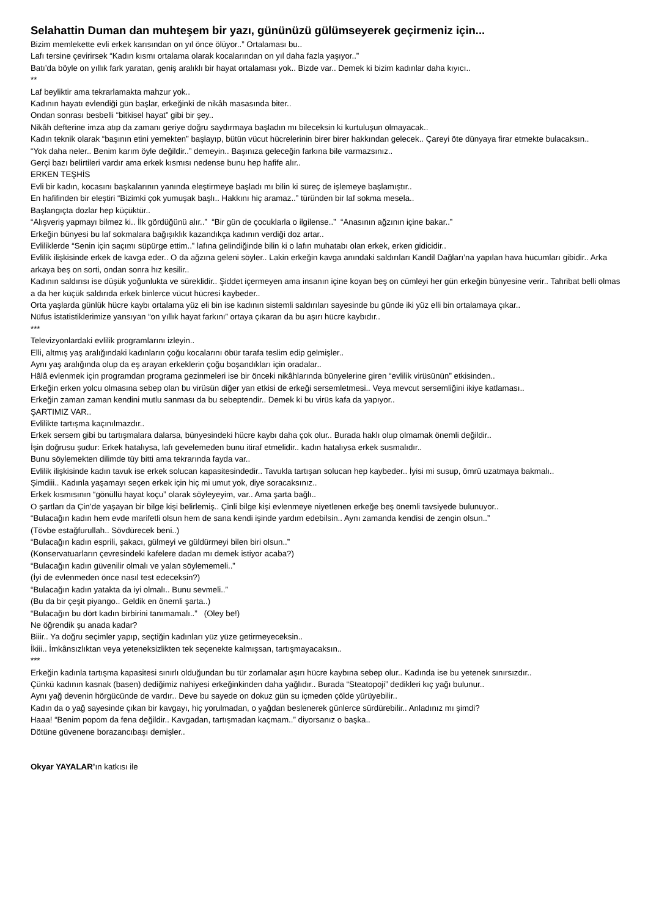Selahattin Duman dan muhteşem bir yazı, gününüzü gülümseyerek geçirmeniz için...
Bizim memlekette evli erkek karısından on yıl önce ölüyor..” Ortalaması bu..
Lafı tersine çevirirsek “Kadın kısmı ortalama olarak kocalarından on yıl daha fazla yaşıyor..”
Batı’da böyle on yıllık fark yaratan, geniş aralıklı bir hayat ortalaması yok.. Bizde var.. Demek ki bizim kadınlar daha kıyıcı..
**
Laf beyliktir ama tekrarlamakta mahzur yok..
Kadının hayatı evlendiği gün başlar, erkeğinki de nikâh masasında biter..
Ondan sonrası besbelli “bitkisel hayat” gibi bir şey..
Nikâh defterine imza atıp da zamanı geriye doğru saydırmaya başladın mı bileceksin ki kurtuluşun olmayacak..
Kadın teknik olarak “başının etini yemekten” başlayıp, bütün vücut hücrelerinin birer birer hakkından gelecek.. Çareyi öte dünyaya firar etmekte bulacaksın..
“Yok daha neler.. Benim karım öyle değildir..” demeyin.. Başınıza geleceğin farkına bile varmazsınız..
Gerçi bazı belirtileri vardır ama erkek kısmısı nedense bunu hep hafife alır..
ERKEN TEŞHİS
Evli bir kadın, kocasını başkalarının yanında eleştirmeye başladı mı bilin ki süreç de işlemeye başlamıştır..
En hafifinden bir eleştiri “Bizimki çok yumuşak başlı.. Hakkını hiç aramaz..” türünden bir laf sokma mesela..
Başlangıçta dozlar hep küçüktür..
“Alışveriş yapmayı bilmez ki.. İlk gördüğünü alır..” “Bir gün de çocuklarla o ilgilense..” “Anasının ağzının içine bakar..”
Erkeğin bünyesi bu laf sokmalara bağışıklık kazandıkça kadının verdiği doz artar..
Evliliklerde “Senin için saçımı süpürge ettim..” lafına gelindiğinde bilin ki o lafın muhatabı olan erkek, erken gidicidir..
Evlilik ilişkisinde erkek de kavga eder.. O da ağzına geleni söyler.. Lakin erkeğin kavga anındaki saldırıları Kandil Dağları’na yapılan hava hücumları gibidir.. Arka arkaya beş on sorti, ondan sonra hız kesilir..
Kadının saldırısı ise düşük yoğunlukta ve süreklidir.. Şiddet içermeyen ama insanın içine koyan beş on cümleyi her gün erkeğin bünyesine verir.. Tahribat belli olmas a da her küçük saldırıda erkek binlerce vücut hücresi kaybeder..
Orta yaşlarda günlük hücre kaybı ortalama yüz eli bin ise kadının sistemli saldırıları sayesinde bu günde iki yüz elli bin ortalamaya çıkar..
Nüfus istatistiklerimize yansıyan “on yıllık hayat farkını” ortaya çıkaran da bu aşırı hücre kaybıdır..
***
Televizyonlardaki evlilik programlarını izleyin..
Elli, altmış yaş aralığındaki kadınların çoğu kocalarını öbür tarafa teslim edip gelmişler..
Aynı yaş aralığında olup da eş arayan erkeklerin çoğu boşandıkları için oradalar..
Hâlâ evlenmek için programdan programa gezinmeleri ise bir önceki nikâhlarında bünyelerine giren “evlilik virüsünün” etkisinden..
Erkeğin erken yolcu olmasına sebep olan bu virüsün diğer yan etkisi de erkeği sersemletmesi.. Veya mevcut sersemliğini ikiye katlaması..
Erkeğin zaman zaman kendini mutlu sanması da bu sebeptendir.. Demek ki bu virüs kafa da yapıyor..
ŞARTIMIZ VAR..
Evlilikte tartışma kaçınılmazdır..
Erkek sersem gibi bu tartışmalara dalarsa, bünyesindeki hücre kaybı daha çok olur.. Burada haklı olup olmamak önemli değildir..
İşin doğrusu şudur: Erkek hatalıysa, lafı gevelemeden bunu itiraf etmelidir.. kadın hatalıysa erkek susmalıdır..
Bunu söylemekten dilimde tüy bitti ama tekrarında fayda var..
Evlilik ilişkisinde kadın tavuk ise erkek solucan kapasitesindedir.. Tavukla tartışan solucan hep kaybeder.. İyisi mi susup, ömrü uzatmaya bakmalı..
Şimdiii.. Kadınla yaşamayı seçen erkek için hiç mi umut yok, diye soracaksınız..
Erkek kısmısının “gönüllü hayat koçu” olarak söyleyeyim, var.. Ama şarta bağlı..
O şartları da Çin’de yaşayan bir bilge kişi belirlemiş.. Çinli bilge kişi evlenmeye niyetlenen erkeğe beş önemli tavsiyede bulunuyor..
“Bulacağın kadın hem evde marifetli olsun hem de sana kendi işinde yardım edebilsin.. Aynı zamanda kendisi de zengin olsun..”
(Tövbe estağfurullah.. Sövdürecek beni..)
“Bulacağın kadın esprili, şakacı, gülmeyi ve güldürmeyi bilen biri olsun..”
(Konservatuarların çevresindeki kafelere dadan mı demek istiyor acaba?)
“Bulacağın kadın güvenilir olmalı ve yalan söylememeli..”
(İyi de evlenmeden önce nasıl test edeceksin?)
“Bulacağın kadın yatakta da iyi olmalı.. Bunu sevmeli..”
(Bu da bir çeşit piyango.. Geldik en önemli şarta..)
“Bulacağın bu dört kadın birbirini tanımamalı..” (Oley be!)
Ne öğrendik şu anada kadar?
Biiir.. Ya doğru seçimler yapıp, seçtiğin kadınları yüz yüze getirmeyeceksin..
İkiii.. İmkânsızlıktan veya yeteneksizlikten tek seçenekte kalmışsan, tartışmayacaksın..
***
Erkeğin kadınla tartışma kapasitesi sınırlı olduğundan bu tür zorlamalar aşırı hücre kaybına sebep olur.. Kadında ise bu yetenek sınırsızdır..
Çünkü kadının kasnak (basen) dediğimiz nahiyesi erkeğinkinden daha yağlıdır.. Burada “Steatopoji” dedikleri kıç yağı bulunur..
Aynı yağ devenin hörgücünde de vardır.. Deve bu sayede on dokuz gün su içmeden çölde yürüyebilir..
Kadın da o yağ sayesinde çıkan bir kavgayı, hiç yorulmadan, o yağdan beslenerek günlerce sürdürebilir.. Anladınız mı şimdi?
Haaa! “Benim popom da fena değildir.. Kavgadan, tartışmadan kaçmam..” diyorsanız o başka..
Dötüne güvenene borazancıbaşı demişler..
Okyar YAYALAR’ın katkısı ile